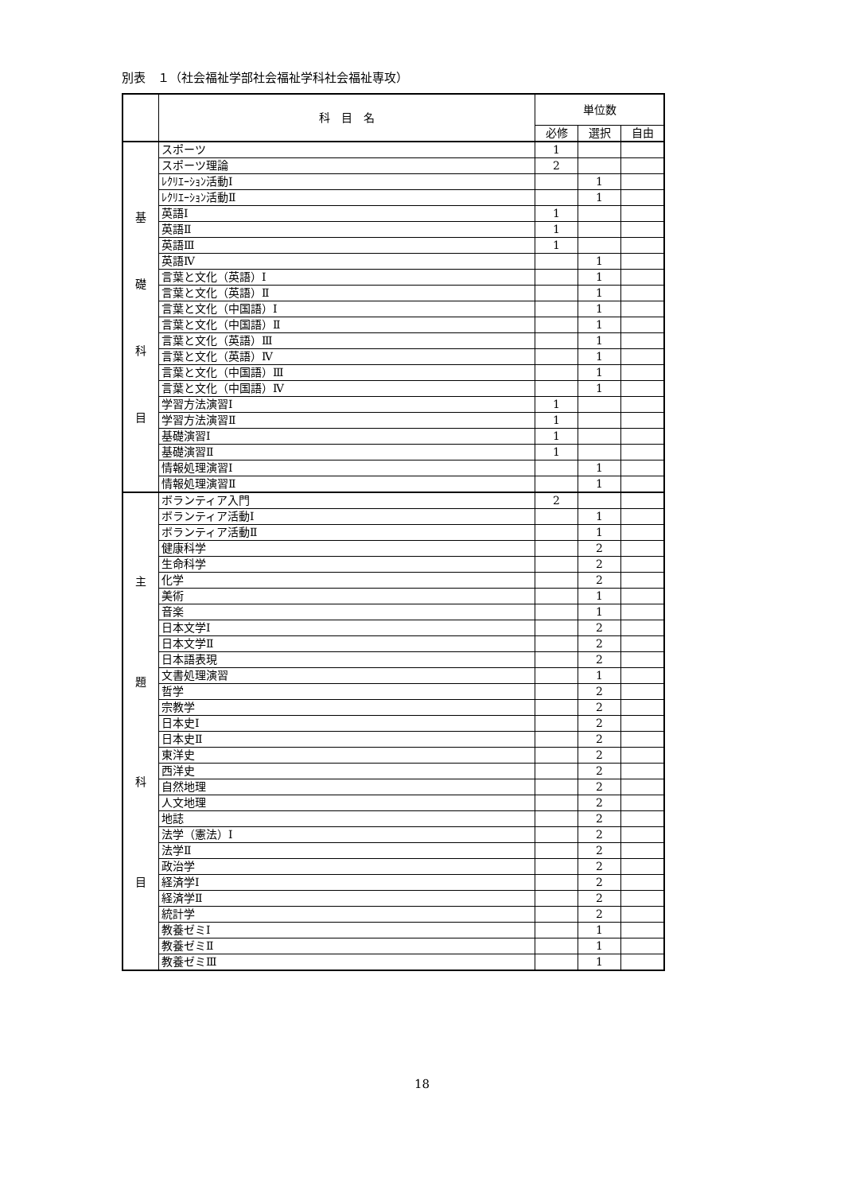別表　１（社会福祉学部社会福祉学科社会福祉専攻）
| | 科 目 名 | 単位数 | | |
| --- | --- | --- | --- | --- |
| | | 必修 | 選択 | 自由 |
| 基 礎 科 目 | スポーツ | 1 | | |
| | スポーツ理論 | 2 | | |
| | ﾚｸﾘｴｰｼｮﾝ活動Ⅰ | | 1 | |
| | ﾚｸﾘｴｰｼｮﾝ活動Ⅱ | | 1 | |
| | 英語Ⅰ | 1 | | |
| | 英語Ⅱ | 1 | | |
| | 英語Ⅲ | 1 | | |
| | 英語Ⅳ | | 1 | |
| | 言葉と文化（英語）Ⅰ | | 1 | |
| | 言葉と文化（英語）Ⅱ | | 1 | |
| | 言葉と文化（中国語）Ⅰ | | 1 | |
| | 言葉と文化（中国語）Ⅱ | | 1 | |
| | 言葉と文化（英語）Ⅲ | | 1 | |
| | 言葉と文化（英語）Ⅳ | | 1 | |
| | 言葉と文化（中国語）Ⅲ | | 1 | |
| | 言葉と文化（中国語）Ⅳ | | 1 | |
| | 学習方法演習Ⅰ | 1 | | |
| | 学習方法演習Ⅱ | 1 | | |
| | 基礎演習Ⅰ | 1 | | |
| | 基礎演習Ⅱ | 1 | | |
| | 情報処理演習Ⅰ | | 1 | |
| | 情報処理演習Ⅱ | | 1 | |
| 主 題 科 目 | ボランティア入門 | 2 | | |
| | ボランティア活動Ⅰ | | 1 | |
| | ボランティア活動Ⅱ | | 1 | |
| | 健康科学 | | 2 | |
| | 生命科学 | | 2 | |
| | 化学 | | 2 | |
| | 美術 | | 1 | |
| | 音楽 | | 1 | |
| | 日本文学Ⅰ | | 2 | |
| | 日本文学Ⅱ | | 2 | |
| | 日本語表現 | | 2 | |
| | 文書処理演習 | | 1 | |
| | 哲学 | | 2 | |
| | 宗教学 | | 2 | |
| | 日本史Ⅰ | | 2 | |
| | 日本史Ⅱ | | 2 | |
| | 東洋史 | | 2 | |
| | 西洋史 | | 2 | |
| | 自然地理 | | 2 | |
| | 人文地理 | | 2 | |
| | 地誌 | | 2 | |
| | 法学（憲法）Ⅰ | | 2 | |
| | 法学Ⅱ | | 2 | |
| | 政治学 | | 2 | |
| | 経済学Ⅰ | | 2 | |
| | 経済学Ⅱ | | 2 | |
| | 統計学 | | 2 | |
| | 教養ゼミⅠ | | 1 | |
| | 教養ゼミⅡ | | 1 | |
| | 教養ゼミⅢ | | 1 | |
18